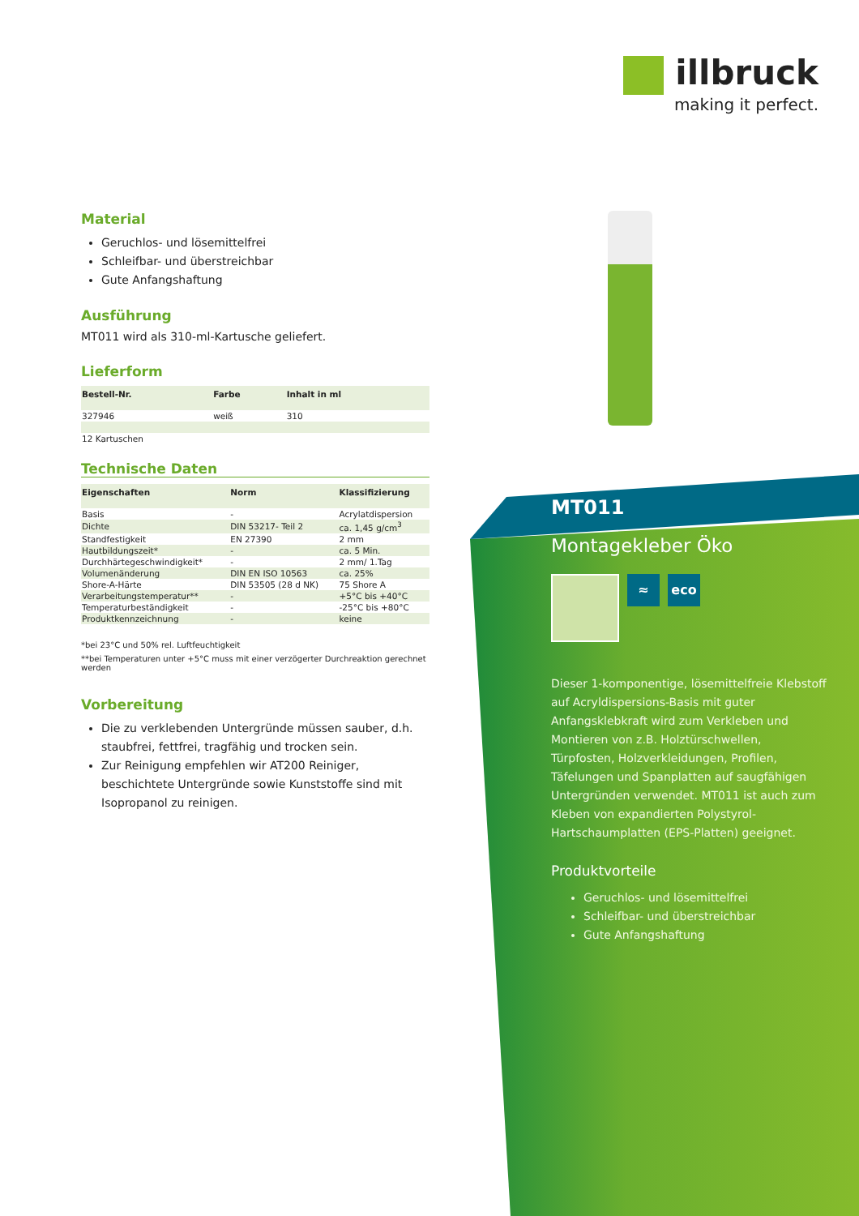illbruck
making it perfect.
Material
Geruchlos- und lösemittelfrei
Schleifbar- und überstreichbar
Gute Anfangshaftung
Ausführung
MT011 wird als 310-ml-Kartusche geliefert.
Lieferform
| Bestell-Nr. | Farbe | Inhalt in ml |
| --- | --- | --- |
| 327946 | weiß | 310 |
| 12 Kartuschen | | |
Technische Daten
| Eigenschaften | Norm | Klassifizierung |
| --- | --- | --- |
| Basis | - | Acrylatdispersion |
| Dichte | DIN 53217- Teil 2 | ca. 1,45 g/cm<sup>3</sup> |
| Standfestigkeit | EN 27390 | 2 mm |
| Hautbildungszeit* | - | ca. 5 Min. |
| Durchhärtegeschwindigkeit* | - | 2 mm/ 1.Tag |
| Volumenänderung | DIN EN ISO 10563 | ca. 25% |
| Shore-A-Härte | DIN 53505 (28 d NK) | 75 Shore A |
| Verarbeitungstemperatur** | - | +5°C bis +40°C |
| Temperaturbeständigkeit | - | -25°C bis +80°C |
| Produktkennzeichnung | - | keine |
*bei 23°C und 50% rel. Luftfeuchtigkeit
**bei Temperaturen unter +5°C muss mit einer verzögerter Durchreaktion gerechnet werden
Vorbereitung
Die zu verklebenden Untergründe müssen sauber, d.h. staubfrei, fettfrei, tragfähig und trocken sein.
Zur Reinigung empfehlen wir AT200 Reiniger, beschichtete Untergründe sowie Kunststoffe sind mit Isopropanol zu reinigen.
MT011
Montagekleber Öko
≈ eco
Dieser 1-komponentige, lösemittelfreie Klebstoff auf Acryldispersions-Basis mit guter Anfangsklebkraft wird zum Verkleben und Montieren von z.B. Holztürschwellen, Türpfosten, Holzverkleidungen, Profilen, Täfelungen und Spanplatten auf saugfähigen Untergründen verwendet. MT011 ist auch zum Kleben von expandierten Polystyrol-Hartschaumplatten (EPS-Platten) geeignet.
Produktvorteile
Geruchlos- und lösemittelfrei
Schleifbar- und überstreichbar
Gute Anfangshaftung